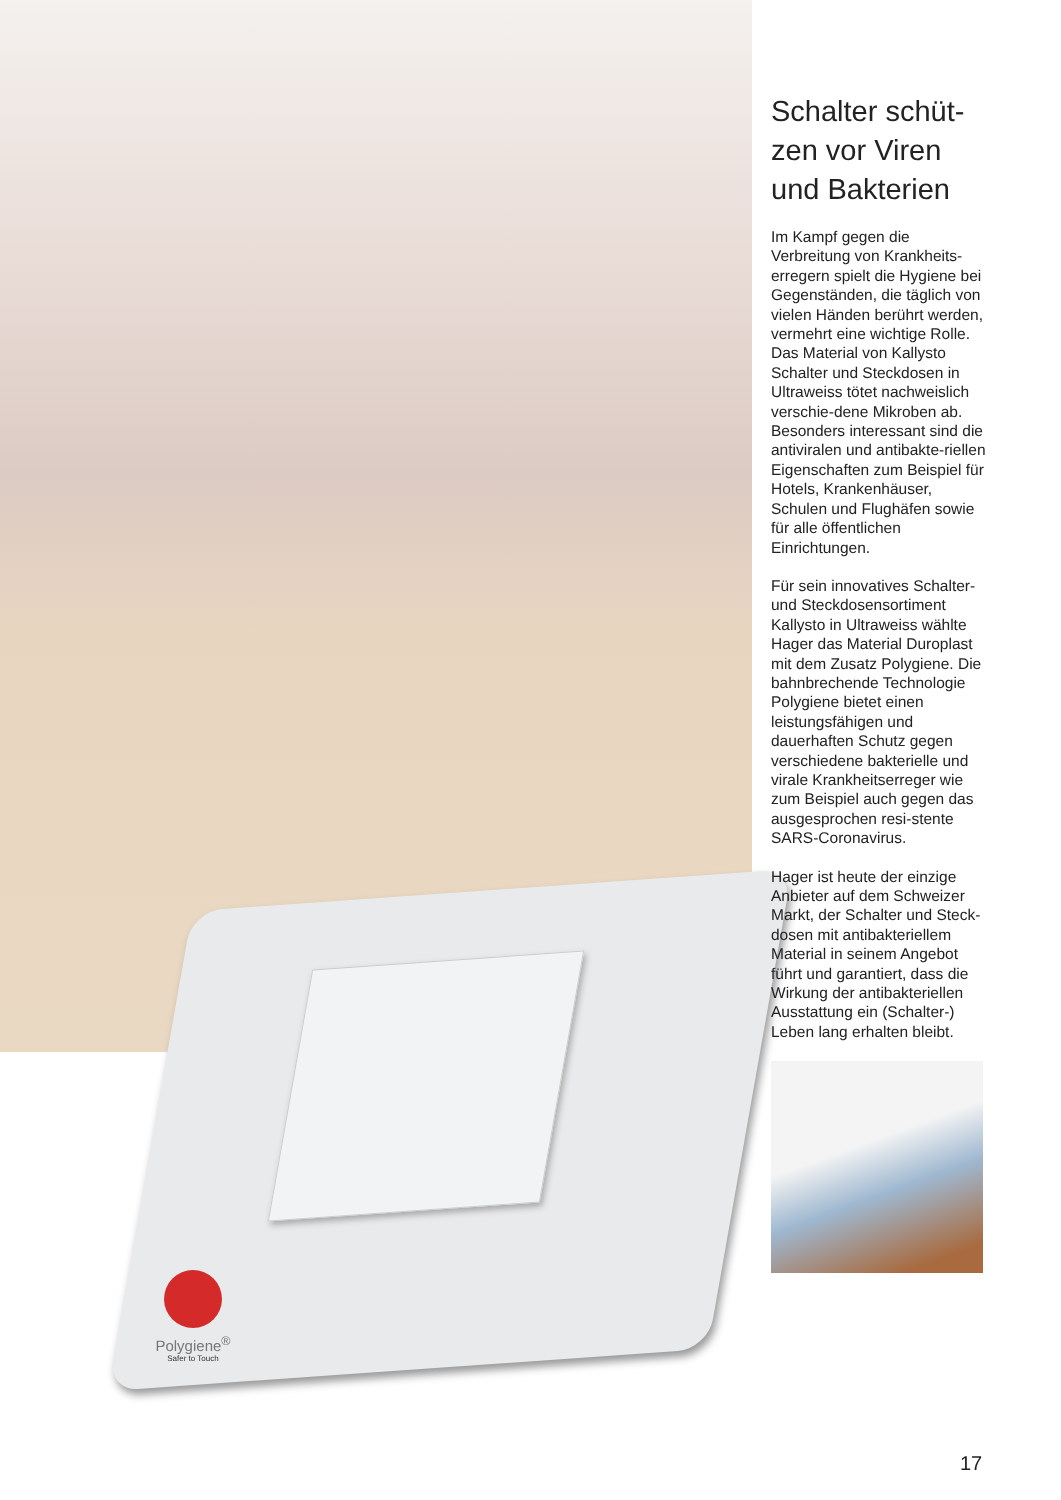Polygiene<sup>®</sup>
Safer to Touch
Schalter schüt-zen vor Viren und Bakterien
Im Kampf gegen die Verbreitung von Krankheits-erregern spielt die Hygiene bei Gegenständen, die täglich von vielen Händen berührt werden, vermehrt eine wichtige Rolle. Das Material von Kallysto Schalter und Steckdosen in Ultraweiss tötet nachweislich verschie-dene Mikroben ab. Besonders interessant sind die antiviralen und antibakte-riellen Eigenschaften zum Beispiel für Hotels, Krankenhäuser, Schulen und Flughäfen sowie für alle öffentlichen Einrichtungen.
Für sein innovatives Schalter- und Steckdosensortiment Kallysto in Ultraweiss wählte Hager das Material Duroplast mit dem Zusatz Polygiene. Die bahnbrechende Technologie Polygiene bietet einen leistungsfähigen und dauerhaften Schutz gegen verschiedene bakterielle und virale Krankheitserreger wie zum Beispiel auch gegen das ausgesprochen resi-stente SARS-Coronavirus.
Hager ist heute der einzige Anbieter auf dem Schweizer Markt, der Schalter und Steck-dosen mit antibakteriellem Material in seinem Angebot führt und garantiert, dass die Wirkung der antibakteriellen Ausstattung ein (Schalter-) Leben lang erhalten bleibt.
17